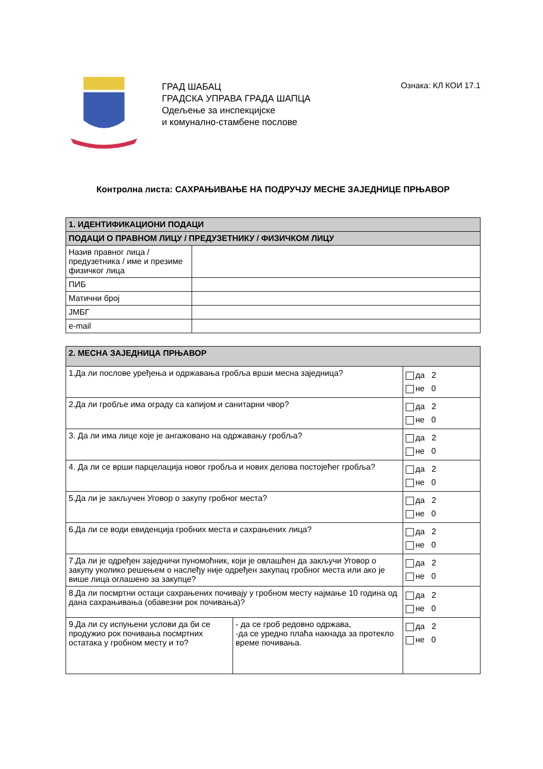ГРАД ШАБАЦ
ГРАДСКА УПРАВА ГРАДА ШАПЦА
Одељење за инспекцијске
и комунално-стамбене послове
Ознака: КЛ КОИ 17.1
Контролна листа: САХРАЊИВАЊЕ НА ПОДРУЧЈУ МЕСНЕ ЗАЈЕДНИЦЕ ПРЊАВОР
| 1. ИДЕНТИФИКАЦИОНИ ПОДАЦИ | |
| --- | --- |
| ПОДАЦИ О ПРАВНОМ ЛИЦУ / ПРЕДУЗЕТНИКУ / ФИЗИЧКОМ ЛИЦУ | |
| Назив правног лица / предузетника / име и презиме физичког лица | |
| ПИБ | |
| Матични број | |
| ЈМБГ | |
| e-mail | |
| 2. МЕСНА ЗАЈЕДНИЦА ПРЊАВОР | | |
| --- | --- | --- |
| 1.Да ли послове уређења и одржавања гробља врши месна заједница? | | да 2 не 0 |
| 2.Да ли гробље има ограду са капијом и санитарни чвор? | | да 2 не 0 |
| 3. Да ли има лице које је ангажовано на одржавању гробља? | | да 2 не 0 |
| 4. Да ли се врши парцелација новог гробља и нових делова постојећег гробља? | | да 2 не 0 |
| 5.Да ли је закључен Уговор о закупу гробног места? | | да 2 не 0 |
| 6.Да ли се води евиденција гробних места и сахрањених лица? | | да 2 не 0 |
| 7.Да ли је одређен заједничи пуномоћник, који је овлашћен да закључи Уговор о закупу уколико решењем о наслеђу није одређен закупац гробног места или ако је више лица оглашено за закупце? | | да 2 не 0 |
| 8.Да ли посмртни остаци сахрањених почивају у гробном месту најмање 10 година од дана сахрањивања (обавезни рок почивања)? | | да 2 не 0 |
| 9.Да ли су испуњени услови да би се продужио рок почивања посмртних остатака у гробном месту и то? | - да се гроб редовно одржава, -да се уредно плаћа накнада за протекло време почивања. | да 2 не 0 |